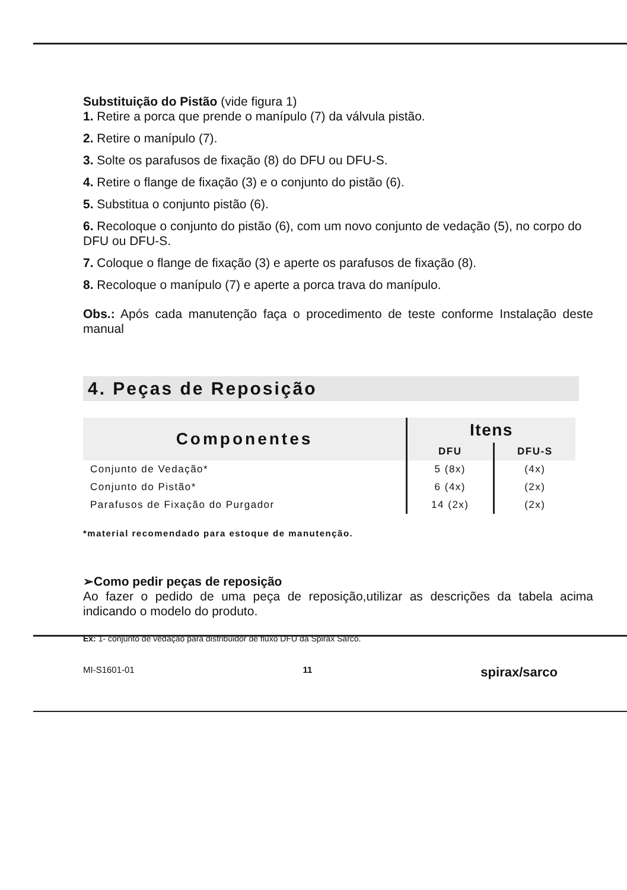Substituição do Pistão (vide figura 1)
1. Retire a porca que prende o manípulo (7) da válvula pistão.
2. Retire o manípulo (7).
3. Solte os parafusos de fixação (8) do DFU ou DFU-S.
4. Retire o flange de fixação (3) e o conjunto do pistão (6).
5. Substitua o conjunto pistão (6).
6. Recoloque o conjunto do pistão (6), com um novo conjunto de vedação (5), no corpo do DFU ou DFU-S.
7. Coloque o flange de fixação (3) e aperte os parafusos de fixação (8).
8. Recoloque o manípulo (7) e aperte a porca trava do manípulo.
Obs.: Após cada manutenção faça o procedimento de teste conforme Instalação deste manual
4. Peças de Reposição
| Componentes | Itens | |
| --- | --- | --- |
| | DFU | DFU-S |
| Conjunto de Vedação* | 5 (8x) | (4x) |
| Conjunto do Pistão* | 6 (4x) | (2x) |
| Parafusos de Fixação do Purgador | 14 (2x) | (2x) |
*material recomendado para estoque de manutenção.
➢Como pedir peças de reposição
Ao fazer o pedido de uma peça de reposição,utilizar as descrições da tabela acima indicando o modelo do produto.
Ex: 1- conjunto de vedação para distribuidor de fluxo DFU da Spirax Sarco.
MI-S1601-01 11 spirax/sarco